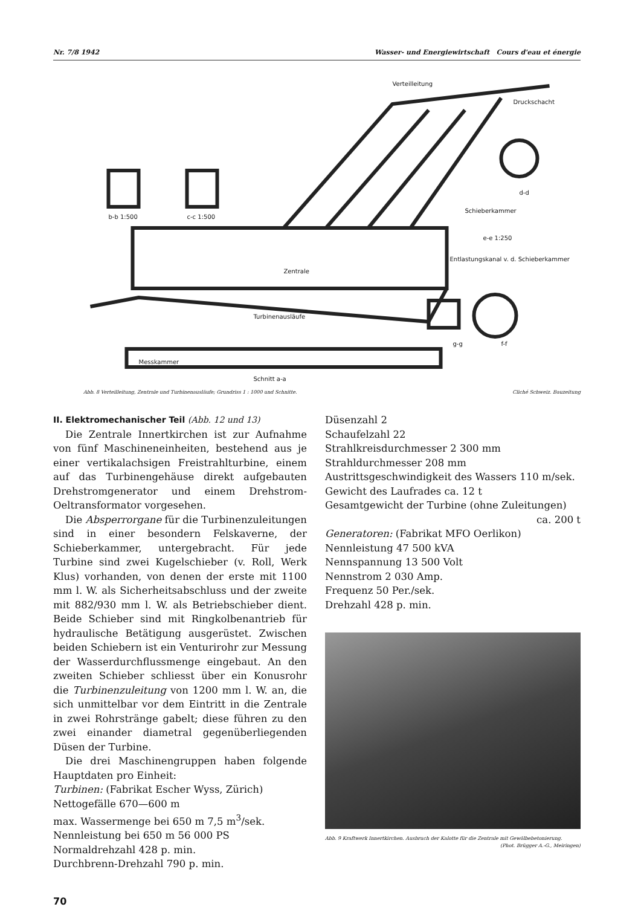Nr. 7/8 1942 Wasser- und Energiewirtschaft Cours d'eau et énergie
Verteilleitung
Druckschacht
b-b 1:500
c-c 1:500
d-d
Schieberkammer
e-e 1:250
Entlastungskanal v. d. Schieberkammer
Zentrale
Turbinenausläufe
g-g
f-f
Messkammer
Schnitt a-a
Abb. 8 Verteilleitung, Zentrale und Turbinenausläufe; Grundriss 1 : 1000 und Schnitte. Cliché Schweiz. Bauzeitung
II. Elektromechanischer Teil (Abb. 12 und 13)
Die Zentrale Innertkirchen ist zur Aufnahme von fünf Maschineneinheiten, bestehend aus je einer vertikalachsigen Freistrahlturbine, einem auf das Turbinengehäuse direkt aufgebauten Drehstromgenerator und einem Drehstrom-Oeltransformator vorgesehen.
Die Absperrorgane für die Turbinenzuleitungen sind in einer besondern Felskaverne, der Schieberkammer, untergebracht. Für jede Turbine sind zwei Kugelschieber (v. Roll, Werk Klus) vorhanden, von denen der erste mit 1100 mm l. W. als Sicherheitsabschluss und der zweite mit 882/930 mm l. W. als Betriebschieber dient. Beide Schieber sind mit Ringkolbenantrieb für hydraulische Betätigung ausgerüstet. Zwischen beiden Schiebern ist ein Venturirohr zur Messung der Wasserdurchflussmenge eingebaut. An den zweiten Schieber schliesst über ein Konusrohr die Turbinenzuleitung von 1200 mm l. W. an, die sich unmittelbar vor dem Eintritt in die Zentrale in zwei Rohrstränge gabelt; diese führen zu den zwei einander diametral gegenüberliegenden Düsen der Turbine.
Die drei Maschinengruppen haben folgende Hauptdaten pro Einheit:
Turbinen: (Fabrikat Escher Wyss, Zürich)
Nettogefälle 670—600 m
max. Wassermenge bei 650 m 7,5 m<sup>3</sup>/sek.
Nennleistung bei 650 m 56 000 PS
Normaldrehzahl 428 p. min.
Durchbrenn-Drehzahl 790 p. min.
Düsenzahl 2
Schaufelzahl 22
Strahlkreisdurchmesser 2 300 mm
Strahldurchmesser 208 mm
Austrittsgeschwindigkeit des Wassers 110 m/sek.
Gewicht des Laufrades ca. 12 t
Gesamtgewicht der Turbine (ohne Zuleitungen)
ca. 200 t
Generatoren: (Fabrikat MFO Oerlikon)
Nennleistung 47 500 kVA
Nennspannung 13 500 Volt
Nennstrom 2 030 Amp.
Frequenz 50 Per./sek.
Drehzahl 428 p. min.
Abb. 9 Kraftwerk Innertkirchen. Ausbruch der Kalotte für die Zentrale mit Gewölbebetonierung.
(Phot. Brügger A.-G., Meiringen)
70